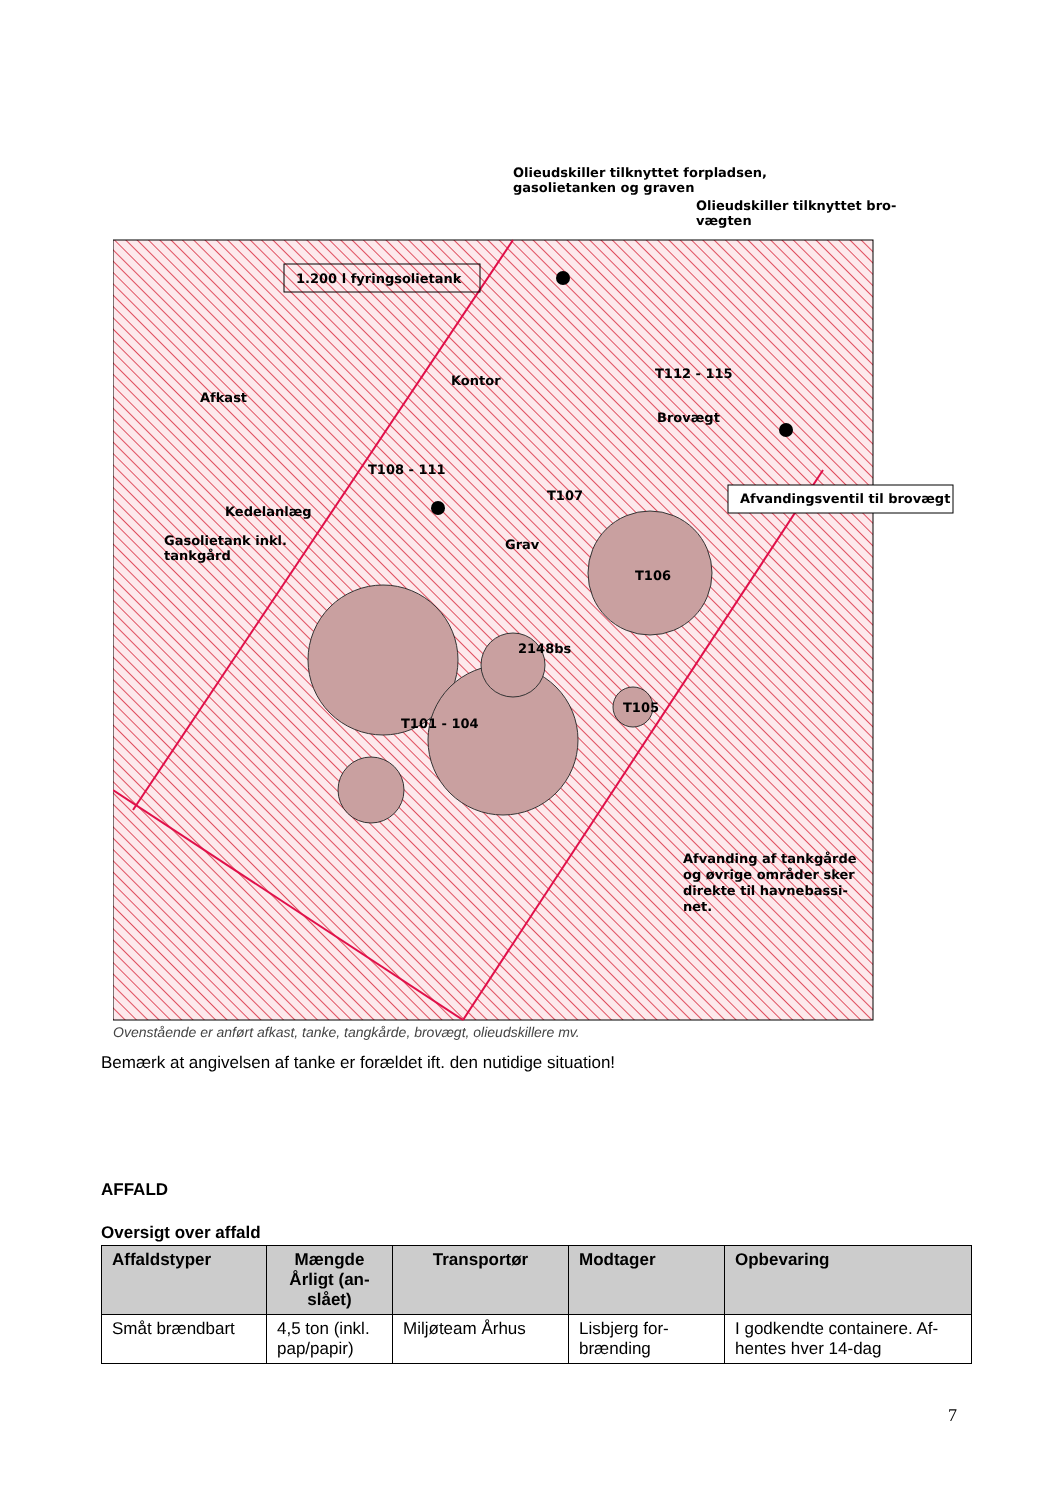Olieudskiller tilknyttet forpladsen,
gasolietanken og graven
Olieudskiller tilknyttet bro-
vægten
1.200 l fyringsolietank
Afkast
Kontor
T112 - 115
Brovægt
T108 - 111
T107
Afvandingsventil til brovægt
Kedelanlæg
Gasolietank inkl.
tankgård
Grav
T106
2148bs
T105
T101 - 104
Afvanding af tankgårde
og øvrige områder sker
direkte til havnebassi-
net.
Ovenstående er anført afkast, tanke, tangkårde, brovægt, olieudskillere mv.
Bemærk at angivelsen af tanke er forældet ift. den nutidige situation!
AFFALD
Oversigt over affald
| Affaldstyper | Mængde Årligt (an-slået) | Transportør | Modtager | Opbevaring |
| --- | --- | --- | --- | --- |
| Småt brændbart | 4,5 ton (inkl. pap/papir) | Miljøteam Århus | Lisbjerg for-brænding | I godkendte containere. Af-hentes hver 14-dag |
7